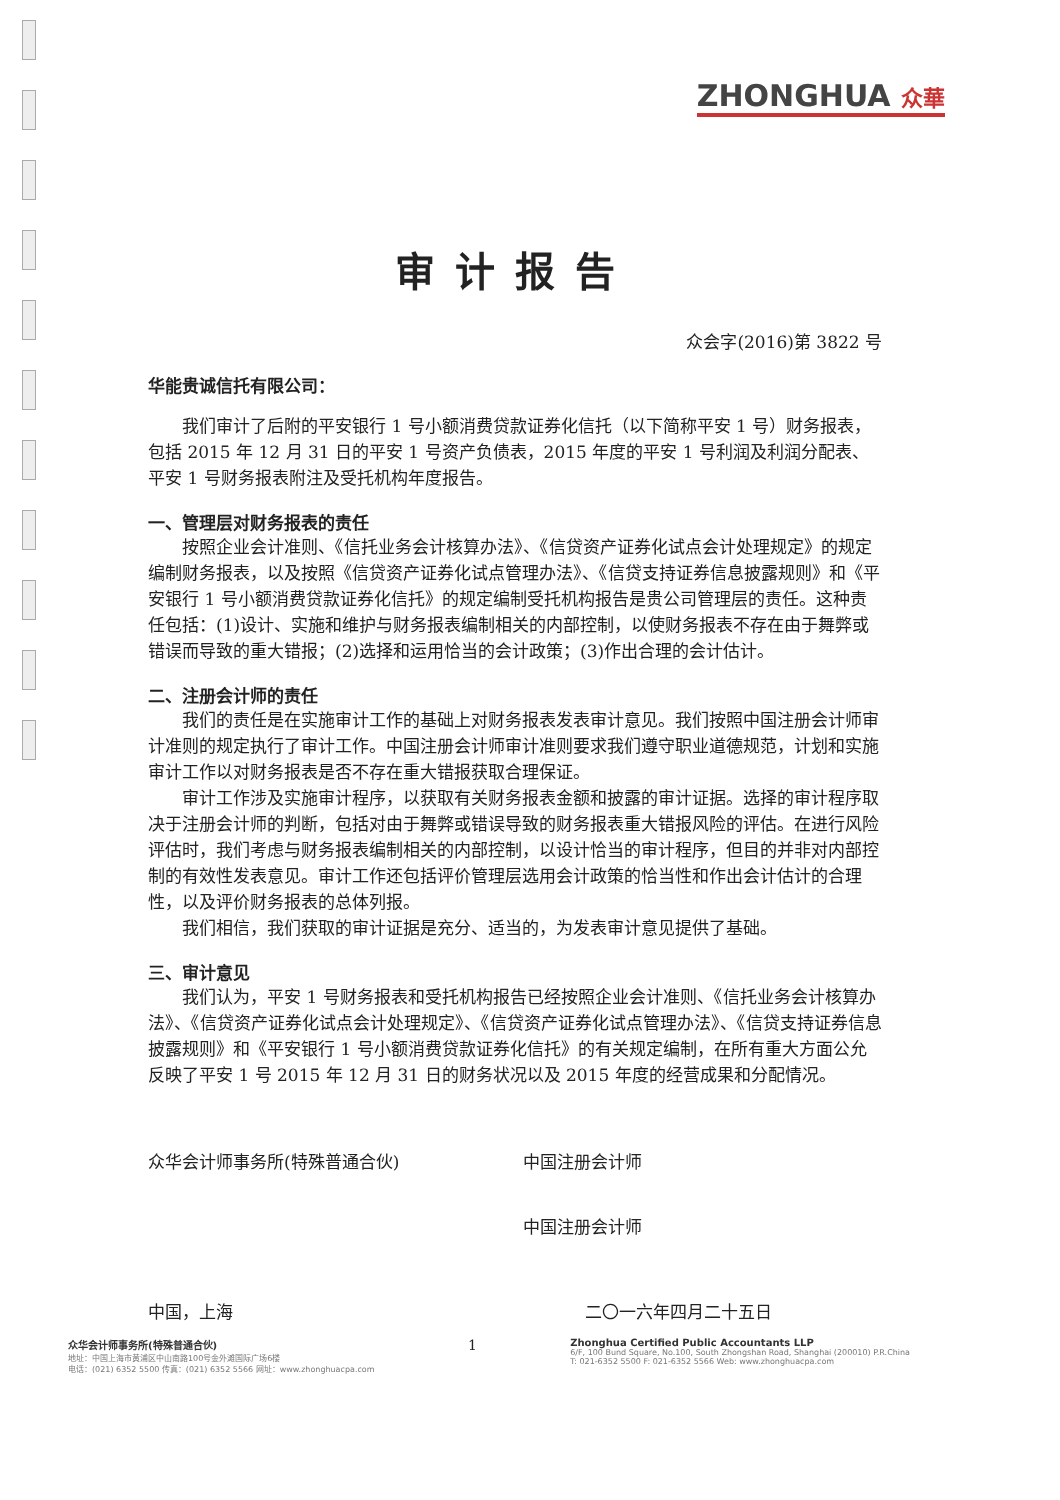ZHONGHUA 众華
审计报告
众会字(2016)第 3822 号
华能贵诚信托有限公司：
我们审计了后附的平安银行 1 号小额消费贷款证券化信托（以下简称平安 1 号）财务报表，包括 2015 年 12 月 31 日的平安 1 号资产负债表，2015 年度的平安 1 号利润及利润分配表、平安 1 号财务报表附注及受托机构年度报告。
一、管理层对财务报表的责任
按照企业会计准则、《信托业务会计核算办法》、《信贷资产证券化试点会计处理规定》的规定编制财务报表，以及按照《信贷资产证券化试点管理办法》、《信贷支持证券信息披露规则》和《平安银行 1 号小额消费贷款证券化信托》的规定编制受托机构报告是贵公司管理层的责任。这种责任包括：(1)设计、实施和维护与财务报表编制相关的内部控制，以使财务报表不存在由于舞弊或错误而导致的重大错报；(2)选择和运用恰当的会计政策；(3)作出合理的会计估计。
二、注册会计师的责任
我们的责任是在实施审计工作的基础上对财务报表发表审计意见。我们按照中国注册会计师审计准则的规定执行了审计工作。中国注册会计师审计准则要求我们遵守职业道德规范，计划和实施审计工作以对财务报表是否不存在重大错报获取合理保证。
审计工作涉及实施审计程序，以获取有关财务报表金额和披露的审计证据。选择的审计程序取决于注册会计师的判断，包括对由于舞弊或错误导致的财务报表重大错报风险的评估。在进行风险评估时，我们考虑与财务报表编制相关的内部控制，以设计恰当的审计程序，但目的并非对内部控制的有效性发表意见。审计工作还包括评价管理层选用会计政策的恰当性和作出会计估计的合理性，以及评价财务报表的总体列报。
我们相信，我们获取的审计证据是充分、适当的，为发表审计意见提供了基础。
三、审计意见
我们认为，平安 1 号财务报表和受托机构报告已经按照企业会计准则、《信托业务会计核算办法》、《信贷资产证券化试点会计处理规定》、《信贷资产证券化试点管理办法》、《信贷支持证券信息披露规则》和《平安银行 1 号小额消费贷款证券化信托》的有关规定编制，在所有重大方面公允反映了平安 1 号 2015 年 12 月 31 日的财务状况以及 2015 年度的经营成果和分配情况。
众华会计师事务所(特殊普通合伙) 中国注册会计师
中国注册会计师
中国，上海 二〇一六年四月二十五日
众华会计师事务所(特殊普通合伙)
地址：中国上海市黄浦区中山南路100号金外滩国际广场6楼
电话：(021) 6352 5500 传真：(021) 6352 5566 网址：www.zhonghuacpa.com
1
Zhonghua Certified Public Accountants LLP
6/F, 100 Bund Square, No.100, South Zhongshan Road, Shanghai (200010) P.R.China
T: 021-6352 5500 F: 021-6352 5566 Web: www.zhonghuacpa.com